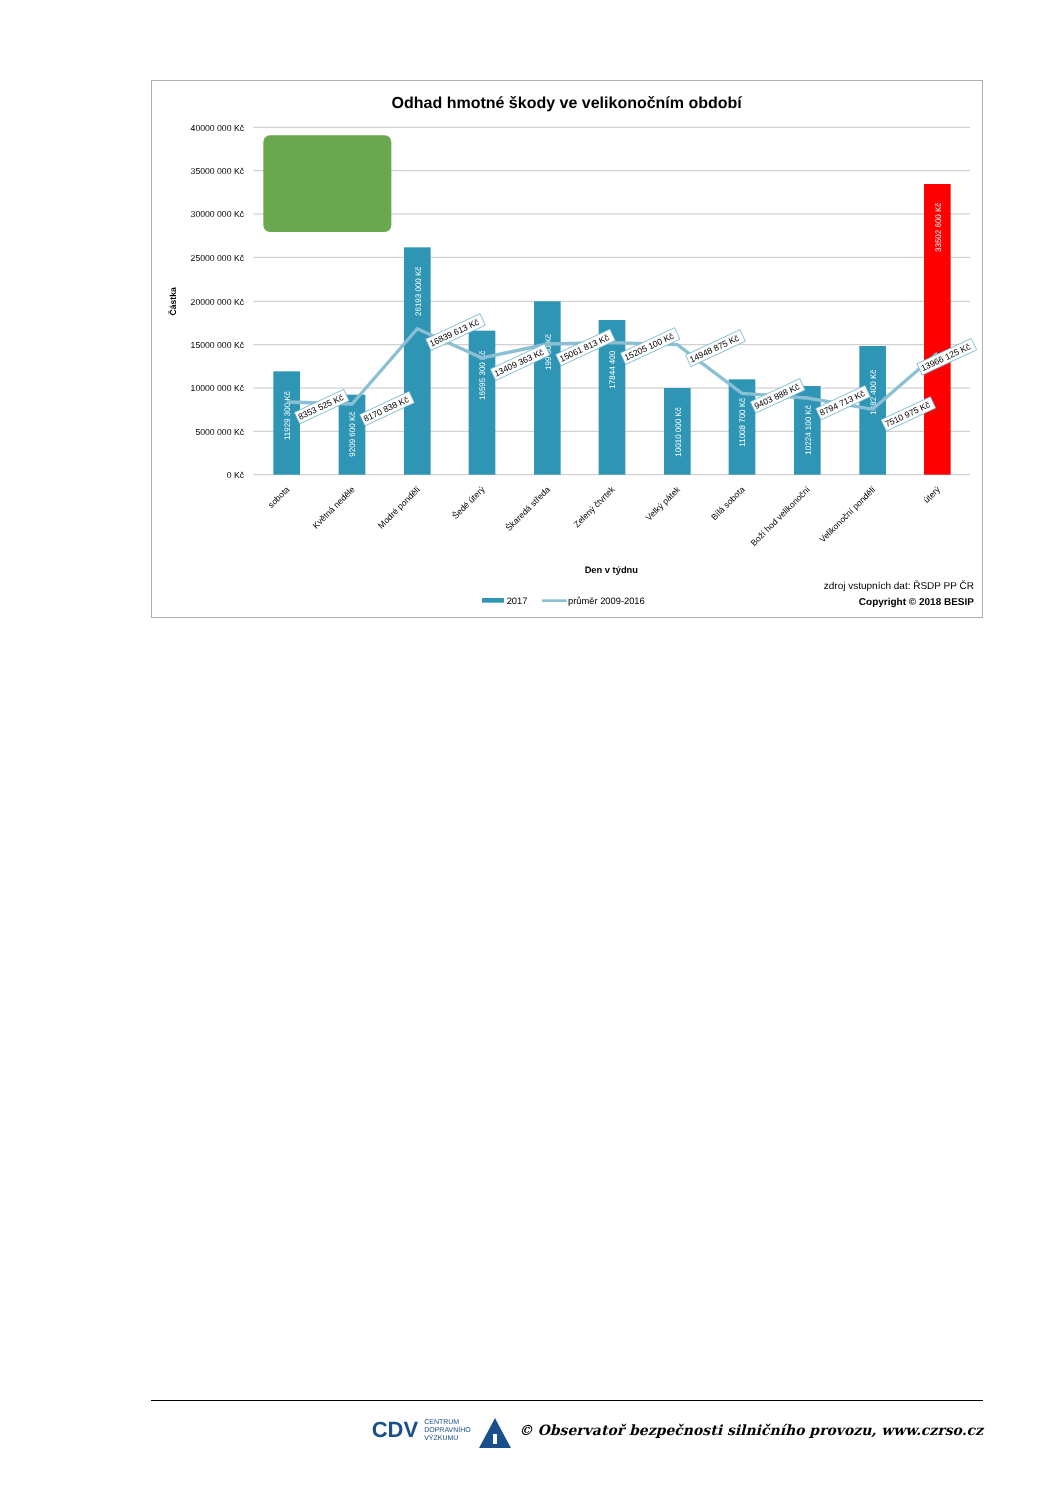Odhad hmotné škody ve velikonočním období
40000 000 Kč
35000 000 Kč
30000 000 Kč
25000 000 Kč
20000 000 Kč
15000 000 Kč
10000 000 Kč
5000 000 Kč
0 Kč
Částka
11929 300 Kč
9209 600 Kč
26193 000 Kč
16595 300 Kč
199 00 Kč
17844 400
10010 000 Kč
11008 700 Kč
10224 100 Kč
1482 400 Kč
33502 600 Kč
8353 525 Kč
8170 838 Kč
16839 613 Kč
13409 363 Kč
15061 813 Kč
15205 100 Kč
14948 875 Kč
9403 888 Kč
8794 713 Kč
7510 975 Kč
13966 125 Kč
sobota
Květná neděle
Modré pondělí
Šedé úterý
Škaredá středa
Zelený čtvrtek
Velký pátek
Bílá sobota
Boží hod velikonoční
Velikonoční pondělí
úterý
Den v týdnu
2017
průměr 2009-2016
zdroj vstupních dat: ŘSDP PP ČR
Copyright © 2018 BESIP
CDV CENTRUM
DOPRAVNÍHO
VÝZKUMU © Observatoř bezpečnosti silničního provozu, www.czrso.cz